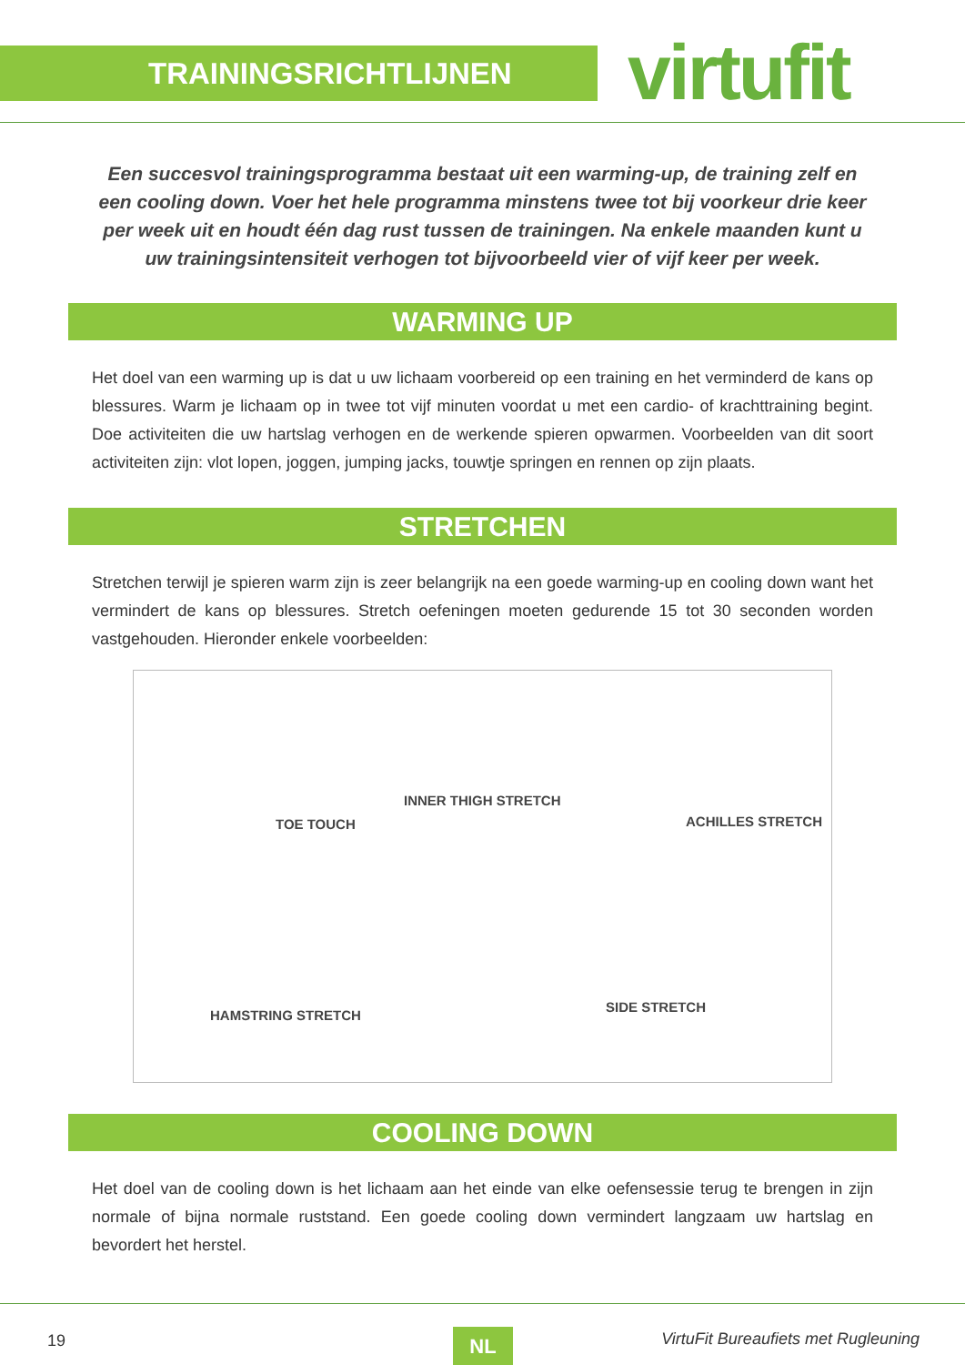TRAININGSRICHTLIJNEN virtufit
Een succesvol trainingsprogramma bestaat uit een warming-up, de training zelf en een cooling down. Voer het hele programma minstens twee tot bij voorkeur drie keer per week uit en houdt één dag rust tussen de trainingen. Na enkele maanden kunt u uw trainingsintensiteit verhogen tot bijvoorbeeld vier of vijf keer per week.
WARMING UP
Het doel van een warming up is dat u uw lichaam voorbereid op een training en het verminderd de kans op blessures. Warm je lichaam op in twee tot vijf minuten voordat u met een cardio- of krachttraining begint. Doe activiteiten die uw hartslag verhogen en de werkende spieren opwarmen. Voorbeelden van dit soort activiteiten zijn: vlot lopen, joggen, jumping jacks, touwtje springen en rennen op zijn plaats.
STRETCHEN
Stretchen terwijl je spieren warm zijn is zeer belangrijk na een goede warming-up en cooling down want het vermindert de kans op blessures. Stretch oefeningen moeten gedurende 15 tot 30 seconden worden vastgehouden. Hieronder enkele voorbeelden:
TOE TOUCH
INNER THIGH STRETCH
ACHILLES STRETCH
HAMSTRING STRETCH
SIDE STRETCH
COOLING DOWN
Het doel van de cooling down is het lichaam aan het einde van elke oefensessie terug te brengen in zijn normale of bijna normale ruststand. Een goede cooling down vermindert langzaam uw hartslag en bevordert het herstel.
19 NL VirtuFit Bureaufiets met Rugleuning